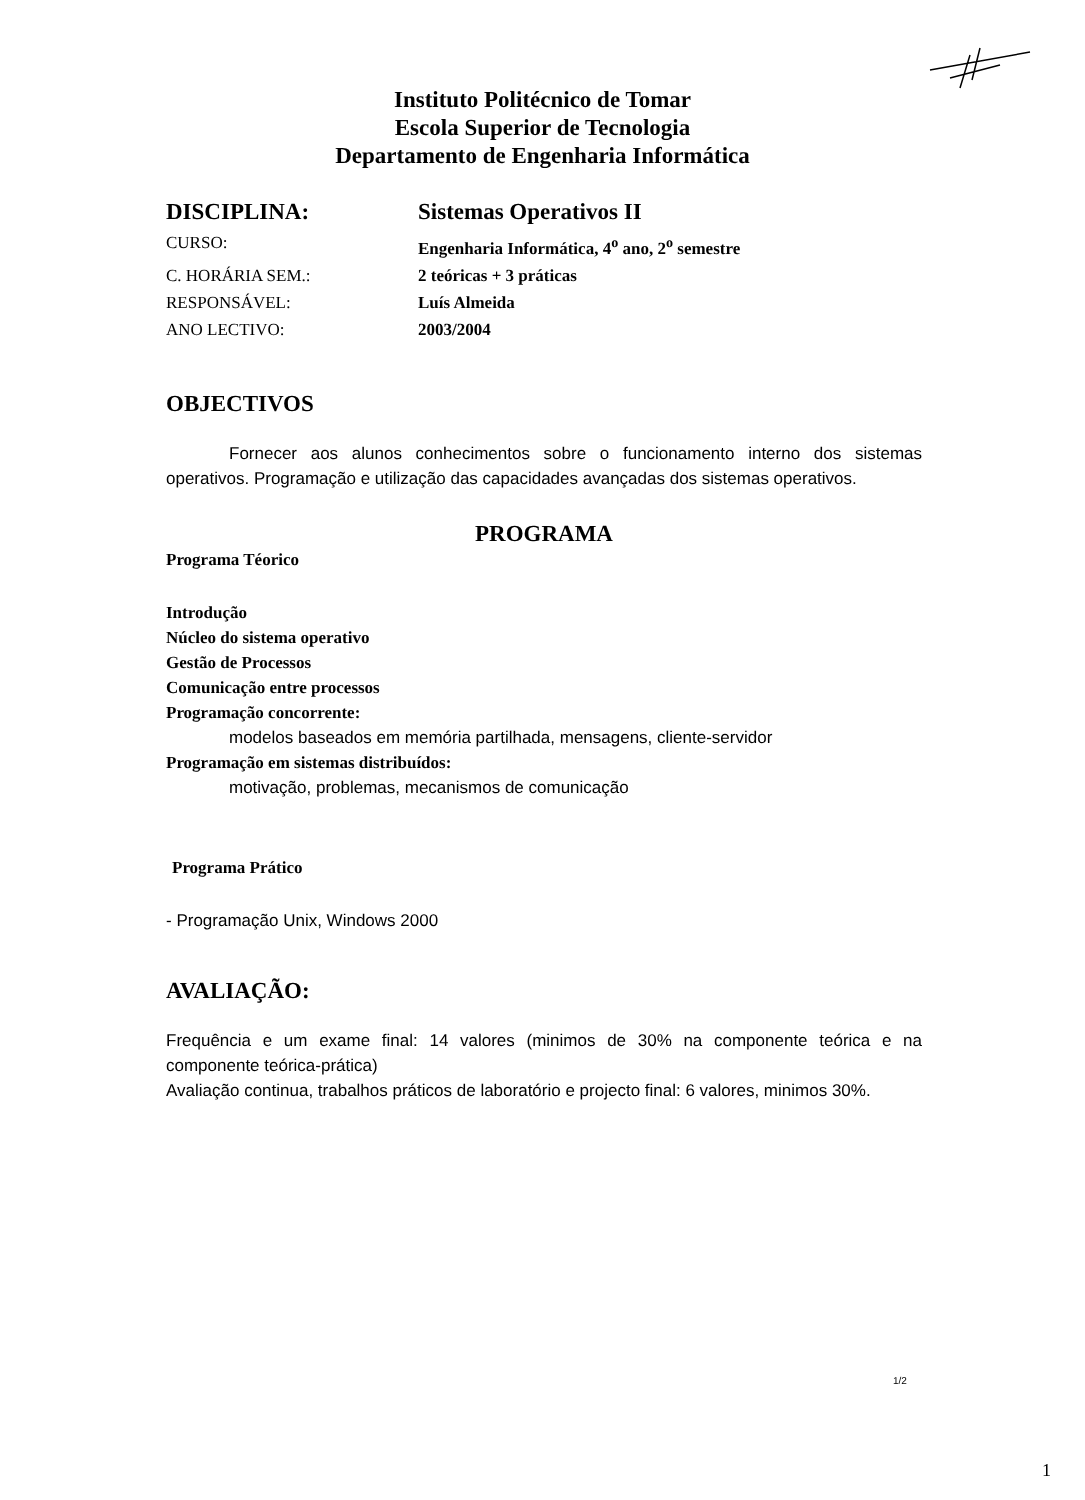Instituto Politécnico de Tomar
Escola Superior de Tecnologia
Departamento de Engenharia Informática
| DISCIPLINA: | Sistemas Operativos II |
| CURSO: | Engenharia Informática, 4<sup>o</sup> ano, 2<sup>o</sup> semestre |
| C. HORÁRIA SEM.: | 2 teóricas + 3 práticas |
| RESPONSÁVEL: | Luís Almeida |
| ANO LECTIVO: | 2003/2004 |
OBJECTIVOS
Fornecer aos alunos conhecimentos sobre o funcionamento interno dos sistemas operativos. Programação e utilização das capacidades avançadas dos sistemas operativos.
PROGRAMA
Programa Téorico
Introdução
Núcleo do sistema operativo
Gestão de Processos
Comunicação entre processos
Programação concorrente:
modelos baseados em memória partilhada, mensagens, cliente-servidor
Programação em sistemas distribuídos:
motivação, problemas, mecanismos de comunicação
Programa Prático
- Programação Unix, Windows 2000
AVALIAÇÃO:
Frequência e um exame final: 14 valores (minimos de 30% na componente teórica e na componente teórica-prática)
Avaliação continua, trabalhos práticos de laboratório e projecto final: 6 valores, minimos 30%.
1/2
1